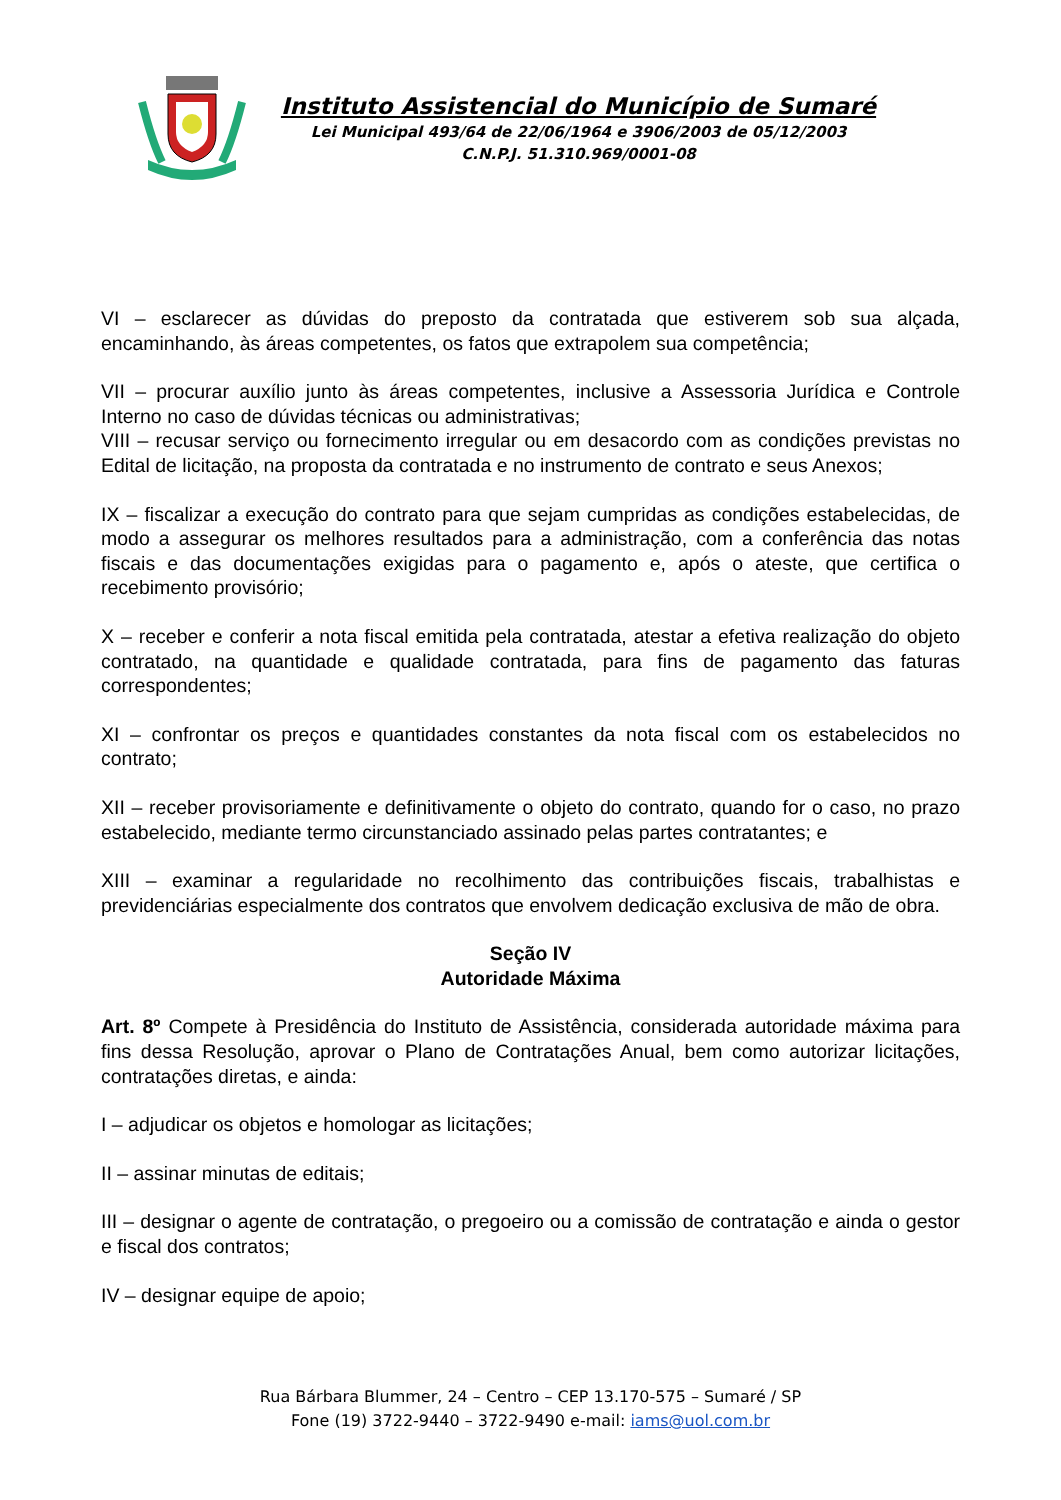Instituto Assistencial do Município de Sumaré
Lei Municipal 493/64 de 22/06/1964 e 3906/2003 de 05/12/2003
C.N.P.J. 51.310.969/0001-08
VI – esclarecer as dúvidas do preposto da contratada que estiverem sob sua alçada, encaminhando, às áreas competentes, os fatos que extrapolem sua competência;
VII – procurar auxílio junto às áreas competentes, inclusive a Assessoria Jurídica e Controle Interno no caso de dúvidas técnicas ou administrativas;
VIII – recusar serviço ou fornecimento irregular ou em desacordo com as condições previstas no Edital de licitação, na proposta da contratada e no instrumento de contrato e seus Anexos;
IX – fiscalizar a execução do contrato para que sejam cumpridas as condições estabelecidas, de modo a assegurar os melhores resultados para a administração, com a conferência das notas fiscais e das documentações exigidas para o pagamento e, após o ateste, que certifica o recebimento provisório;
X – receber e conferir a nota fiscal emitida pela contratada, atestar a efetiva realização do objeto contratado, na quantidade e qualidade contratada, para fins de pagamento das faturas correspondentes;
XI – confrontar os preços e quantidades constantes da nota fiscal com os estabelecidos no contrato;
XII – receber provisoriamente e definitivamente o objeto do contrato, quando for o caso, no prazo estabelecido, mediante termo circunstanciado assinado pelas partes contratantes; e
XIII – examinar a regularidade no recolhimento das contribuições fiscais, trabalhistas e previdenciárias especialmente dos contratos que envolvem dedicação exclusiva de mão de obra.
Seção IV
Autoridade Máxima
Art. 8º Compete à Presidência do Instituto de Assistência, considerada autoridade máxima para fins dessa Resolução, aprovar o Plano de Contratações Anual, bem como autorizar licitações, contratações diretas, e ainda:
I – adjudicar os objetos e homologar as licitações;
II – assinar minutas de editais;
III – designar o agente de contratação, o pregoeiro ou a comissão de contratação e ainda o gestor e fiscal dos contratos;
IV – designar equipe de apoio;
Rua Bárbara Blummer, 24 – Centro – CEP 13.170-575 – Sumaré / SP
Fone (19) 3722-9440 – 3722-9490 e-mail: iams@uol.com.br